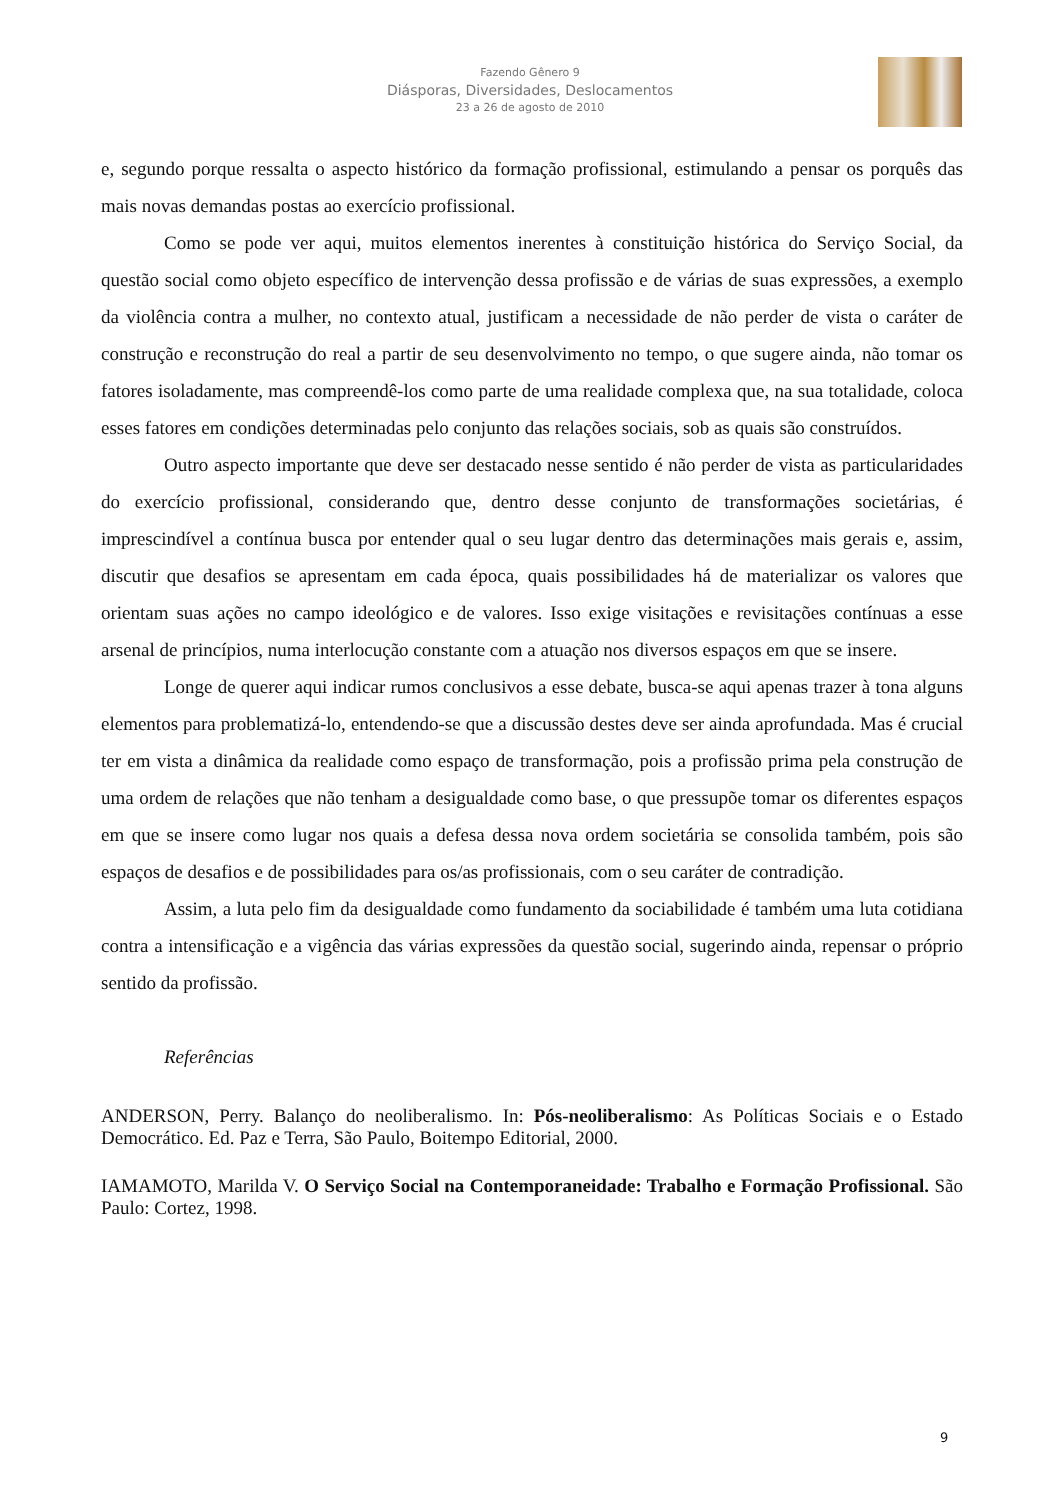Fazendo Gênero 9
Diásporas, Diversidades, Deslocamentos
23 a 26 de agosto de 2010
e, segundo porque ressalta o aspecto histórico da formação profissional, estimulando a pensar os porquês das mais novas demandas postas ao exercício profissional.
Como se pode ver aqui, muitos elementos inerentes à constituição histórica do Serviço Social, da questão social como objeto específico de intervenção dessa profissão e de várias de suas expressões, a exemplo da violência contra a mulher, no contexto atual, justificam a necessidade de não perder de vista o caráter de construção e reconstrução do real a partir de seu desenvolvimento no tempo, o que sugere ainda, não tomar os fatores isoladamente, mas compreendê-los como parte de uma realidade complexa que, na sua totalidade, coloca esses fatores em condições determinadas pelo conjunto das relações sociais, sob as quais são construídos.
Outro aspecto importante que deve ser destacado nesse sentido é não perder de vista as particularidades do exercício profissional, considerando que, dentro desse conjunto de transformações societárias, é imprescindível a contínua busca por entender qual o seu lugar dentro das determinações mais gerais e, assim, discutir que desafios se apresentam em cada época, quais possibilidades há de materializar os valores que orientam suas ações no campo ideológico e de valores. Isso exige visitações e revisitações contínuas a esse arsenal de princípios, numa interlocução constante com a atuação nos diversos espaços em que se insere.
Longe de querer aqui indicar rumos conclusivos a esse debate, busca-se aqui apenas trazer à tona alguns elementos para problematizá-lo, entendendo-se que a discussão destes deve ser ainda aprofundada. Mas é crucial ter em vista a dinâmica da realidade como espaço de transformação, pois a profissão prima pela construção de uma ordem de relações que não tenham a desigualdade como base, o que pressupõe tomar os diferentes espaços em que se insere como lugar nos quais a defesa dessa nova ordem societária se consolida também, pois são espaços de desafios e de possibilidades para os/as profissionais, com o seu caráter de contradição.
Assim, a luta pelo fim da desigualdade como fundamento da sociabilidade é também uma luta cotidiana contra a intensificação e a vigência das várias expressões da questão social, sugerindo ainda, repensar o próprio sentido da profissão.
Referências
ANDERSON, Perry. Balanço do neoliberalismo. In: Pós-neoliberalismo: As Políticas Sociais e o Estado Democrático. Ed. Paz e Terra, São Paulo, Boitempo Editorial, 2000.
IAMAMOTO, Marilda V. O Serviço Social na Contemporaneidade: Trabalho e Formação Profissional. São Paulo: Cortez, 1998.
9